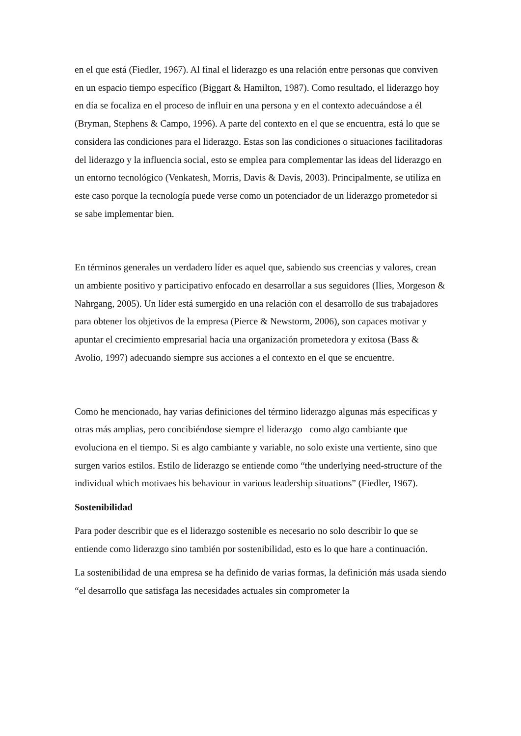en el que está (Fiedler, 1967). Al final el liderazgo es una relación entre personas que conviven en un espacio tiempo específico (Biggart & Hamilton, 1987). Como resultado, el liderazgo hoy en día se focaliza en el proceso de influir en una persona y en el contexto adecuándose a él (Bryman, Stephens & Campo, 1996). A parte del contexto en el que se encuentra, está lo que se considera las condiciones para el liderazgo. Estas son las condiciones o situaciones facilitadoras del liderazgo y la influencia social, esto se emplea para complementar las ideas del liderazgo en un entorno tecnológico (Venkatesh, Morris, Davis & Davis, 2003). Principalmente, se utiliza en este caso porque la tecnología puede verse como un potenciador de un liderazgo prometedor si se sabe implementar bien.
En términos generales un verdadero líder es aquel que, sabiendo sus creencias y valores, crean un ambiente positivo y participativo enfocado en desarrollar a sus seguidores (Ilies, Morgeson & Nahrgang, 2005). Un líder está sumergido en una relación con el desarrollo de sus trabajadores para obtener los objetivos de la empresa (Pierce & Newstorm, 2006), son capaces motivar y apuntar el crecimiento empresarial hacia una organización prometedora y exitosa (Bass & Avolio, 1997) adecuando siempre sus acciones a el contexto en el que se encuentre.
Como he mencionado, hay varias definiciones del término liderazgo algunas más específicas y otras más amplias, pero concibiéndose siempre el liderazgo como algo cambiante que evoluciona en el tiempo. Si es algo cambiante y variable, no solo existe una vertiente, sino que surgen varios estilos. Estilo de liderazgo se entiende como “the underlying need-structure of the individual which motivaes his behaviour in various leadership situations” (Fiedler, 1967).
Sostenibilidad
Para poder describir que es el liderazgo sostenible es necesario no solo describir lo que se entiende como liderazgo sino también por sostenibilidad, esto es lo que hare a continuación.
La sostenibilidad de una empresa se ha definido de varias formas, la definición más usada siendo “el desarrollo que satisfaga las necesidades actuales sin comprometer la